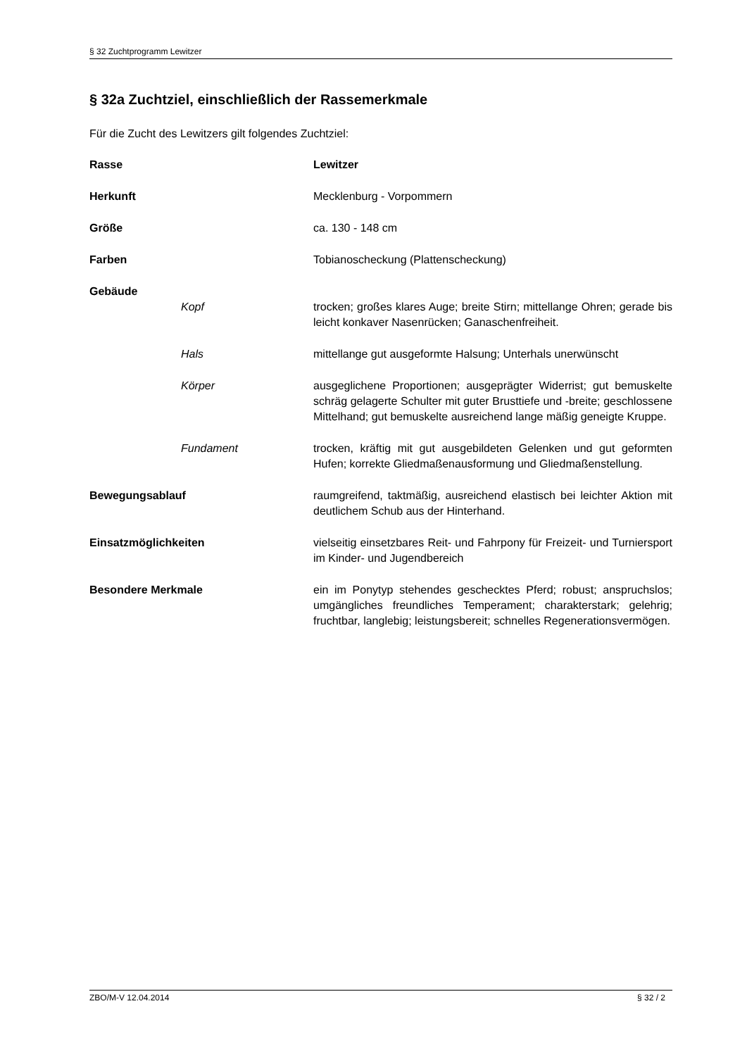§ 32 Zuchtprogramm Lewitzer
§ 32a Zuchtziel, einschließlich der Rassemerkmale
Für die Zucht des Lewitzers gilt folgendes Zuchtziel:
Rasse Lewitzer
Herkunft Mecklenburg - Vorpommern
Größe ca. 130 - 148 cm
Farben Tobianoscheckung (Plattenscheckung)
Gebäude
Kopf trocken; großes klares Auge; breite Stirn; mittellange Ohren; gerade bis leicht konkaver Nasenrücken; Ganaschenfreiheit.
Hals mittellange gut ausgeformte Halsung; Unterhals unerwünscht
Körper ausgeglichene Proportionen; ausgeprägter Widerrist; gut bemuskelte schräg gelagerte Schulter mit guter Brusttiefe und -breite; geschlossene Mittelhand; gut bemuskelte ausreichend lange mäßig geneigte Kruppe.
Fundament trocken, kräftig mit gut ausgebildeten Gelenken und gut geformten Hufen; korrekte Gliedmaßenausformung und Gliedmaßenstellung.
Bewegungsablauf raumgreifend, taktmäßig, ausreichend elastisch bei leichter Aktion mit deutlichem Schub aus der Hinterhand.
Einsatzmöglichkeiten vielseitig einsetzbares Reit- und Fahrpony für Freizeit- und Turniersport im Kinder- und Jugendbereich
Besondere Merkmale ein im Ponytyp stehendes geschecktes Pferd; robust; anspruchslos; umgängliches freundliches Temperament; charakterstark; gelehrig; fruchtbar, langlebig; leistungsbereit; schnelles Regenerationsvermögen.
ZBO/M-V 12.04.2014 § 32 / 2